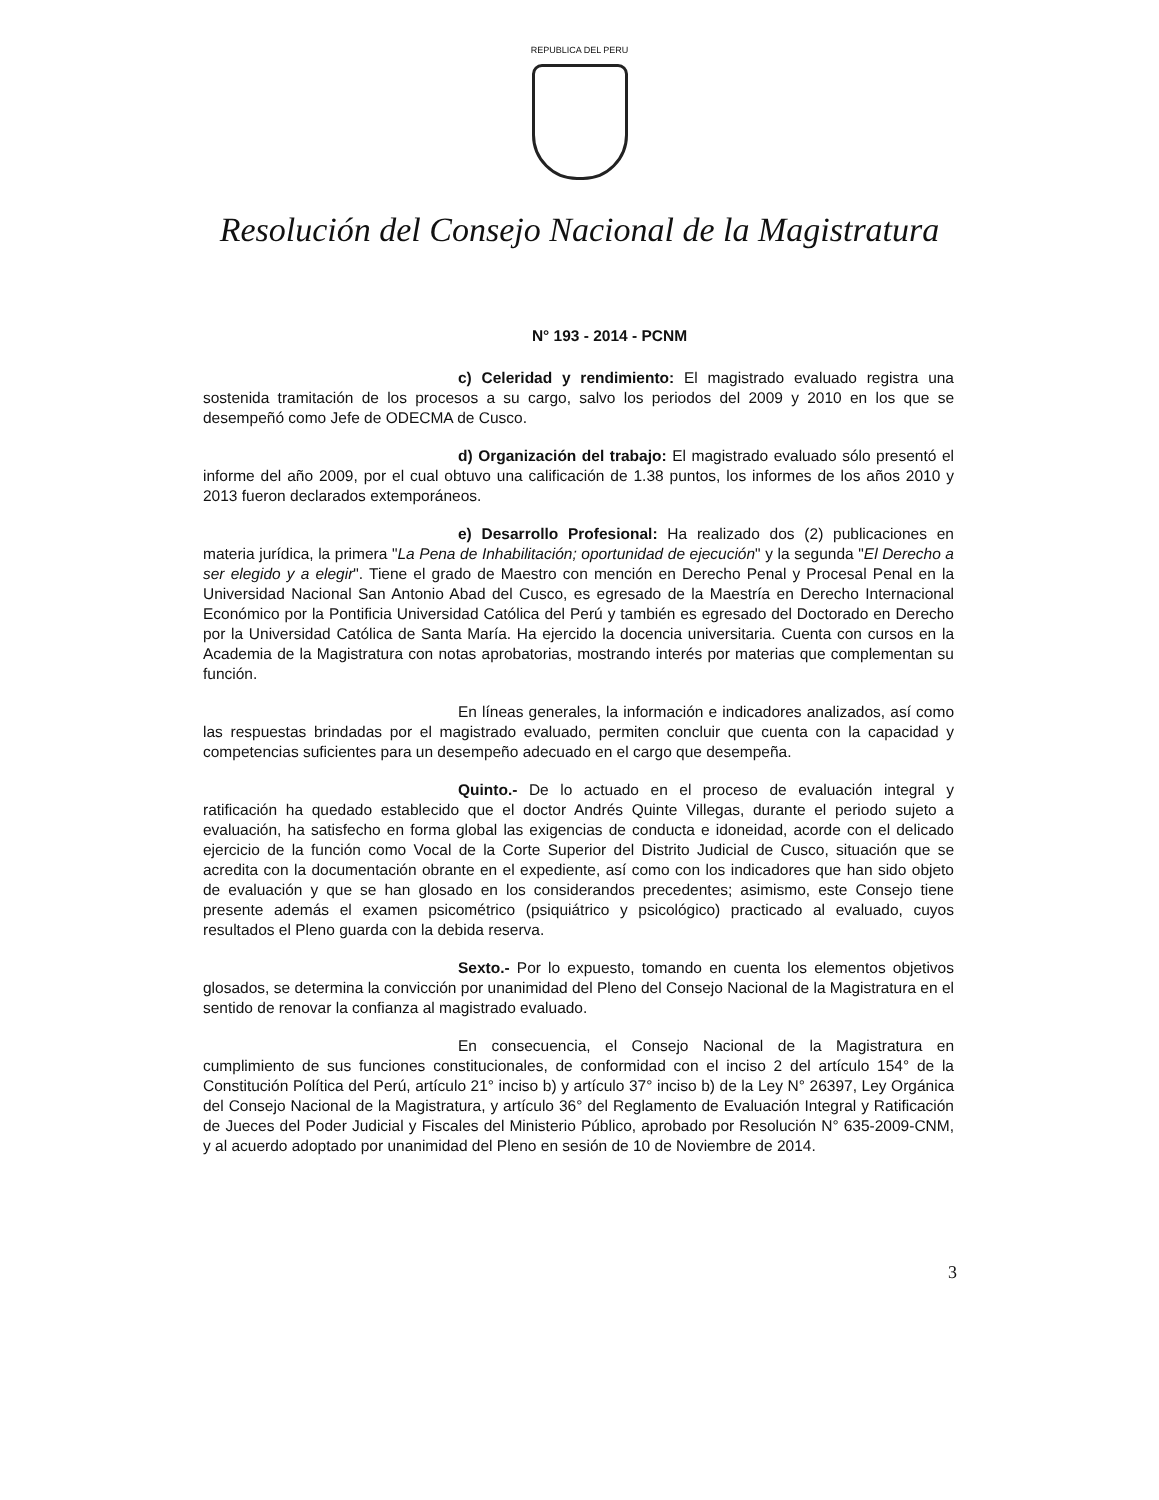REPUBLICA DEL PERU
Resolución del Consejo Nacional de la Magistratura
N° 193 - 2014 - PCNM
c) Celeridad y rendimiento: El magistrado evaluado registra una sostenida tramitación de los procesos a su cargo, salvo los periodos del 2009 y 2010 en los que se desempeñó como Jefe de ODECMA de Cusco.
d) Organización del trabajo: El magistrado evaluado sólo presentó el informe del año 2009, por el cual obtuvo una calificación de 1.38 puntos, los informes de los años 2010 y 2013 fueron declarados extemporáneos.
e) Desarrollo Profesional: Ha realizado dos (2) publicaciones en materia jurídica, la primera "La Pena de Inhabilitación; oportunidad de ejecución" y la segunda "El Derecho a ser elegido y a elegir". Tiene el grado de Maestro con mención en Derecho Penal y Procesal Penal en la Universidad Nacional San Antonio Abad del Cusco, es egresado de la Maestría en Derecho Internacional Económico por la Pontificia Universidad Católica del Perú y también es egresado del Doctorado en Derecho por la Universidad Católica de Santa María. Ha ejercido la docencia universitaria. Cuenta con cursos en la Academia de la Magistratura con notas aprobatorias, mostrando interés por materias que complementan su función.
En líneas generales, la información e indicadores analizados, así como las respuestas brindadas por el magistrado evaluado, permiten concluir que cuenta con la capacidad y competencias suficientes para un desempeño adecuado en el cargo que desempeña.
Quinto.- De lo actuado en el proceso de evaluación integral y ratificación ha quedado establecido que el doctor Andrés Quinte Villegas, durante el periodo sujeto a evaluación, ha satisfecho en forma global las exigencias de conducta e idoneidad, acorde con el delicado ejercicio de la función como Vocal de la Corte Superior del Distrito Judicial de Cusco, situación que se acredita con la documentación obrante en el expediente, así como con los indicadores que han sido objeto de evaluación y que se han glosado en los considerandos precedentes; asimismo, este Consejo tiene presente además el examen psicométrico (psiquiátrico y psicológico) practicado al evaluado, cuyos resultados el Pleno guarda con la debida reserva.
Sexto.- Por lo expuesto, tomando en cuenta los elementos objetivos glosados, se determina la convicción por unanimidad del Pleno del Consejo Nacional de la Magistratura en el sentido de renovar la confianza al magistrado evaluado.
En consecuencia, el Consejo Nacional de la Magistratura en cumplimiento de sus funciones constitucionales, de conformidad con el inciso 2 del artículo 154° de la Constitución Política del Perú, artículo 21° inciso b) y artículo 37° inciso b) de la Ley N° 26397, Ley Orgánica del Consejo Nacional de la Magistratura, y artículo 36° del Reglamento de Evaluación Integral y Ratificación de Jueces del Poder Judicial y Fiscales del Ministerio Público, aprobado por Resolución N° 635-2009-CNM, y al acuerdo adoptado por unanimidad del Pleno en sesión de 10 de Noviembre de 2014.
3